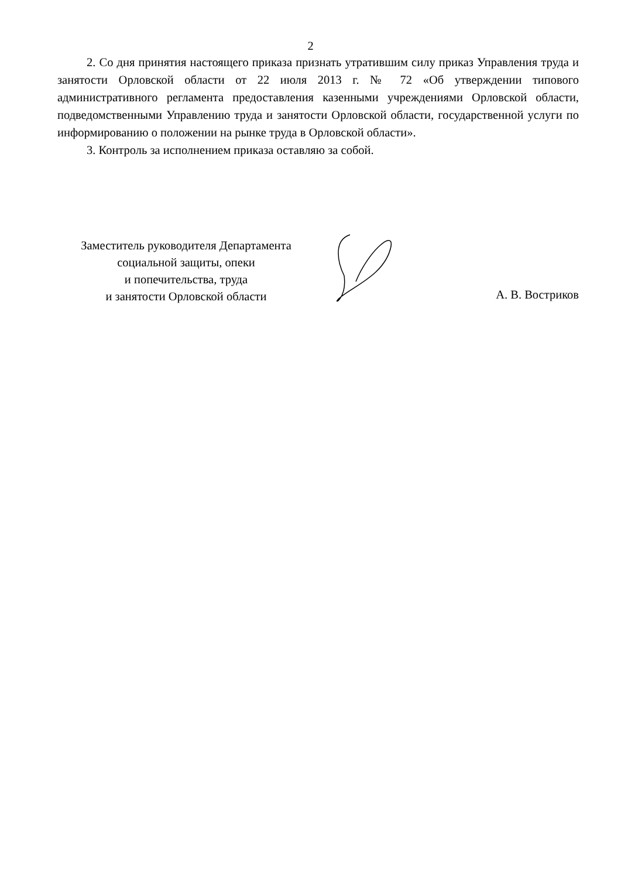2
2. Со дня принятия настоящего приказа признать утратившим силу приказ Управления труда и занятости Орловской области от 22 июля 2013 г. № 72 «Об утверждении типового административного регламента предоставления казенными учреждениями Орловской области, подведомственными Управлению труда и занятости Орловской области, государственной услуги по информированию о положении на рынке труда в Орловской области».
3. Контроль за исполнением приказа оставляю за собой.
Заместитель руководителя Департамента
социальной защиты, опеки
и попечительства, труда
и занятости Орловской области
А. В. Востриков